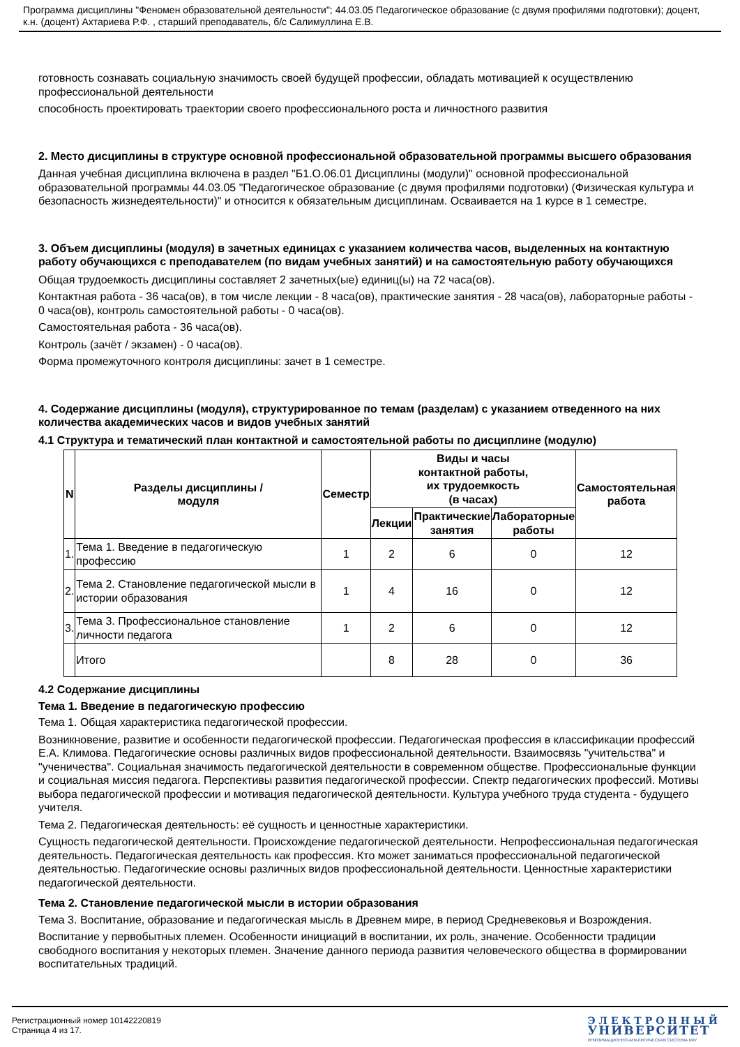Программа дисциплины "Феномен образовательной деятельности"; 44.03.05 Педагогическое образование (с двумя профилями подготовки); доцент, к.н. (доцент) Ахтариева Р.Ф. , старший преподаватель, б/с Салимуллина Е.В.
готовность сознавать социальную значимость своей будущей профессии, обладать мотивацией к осуществлению профессиональной деятельности
способность проектировать траектории своего профессионального роста и личностного развития
2. Место дисциплины в структуре основной профессиональной образовательной программы высшего образования
Данная учебная дисциплина включена в раздел "Б1.О.06.01 Дисциплины (модули)" основной профессиональной образовательной программы 44.03.05 "Педагогическое образование (с двумя профилями подготовки) (Физическая культура и безопасность жизнедеятельности)" и относится к обязательным дисциплинам. Осваивается на 1 курсе в 1 семестре.
3. Объем дисциплины (модуля) в зачетных единицах с указанием количества часов, выделенных на контактную работу обучающихся с преподавателем (по видам учебных занятий) и на самостоятельную работу обучающихся
Общая трудоемкость дисциплины составляет 2 зачетных(ые) единиц(ы) на 72 часа(ов).
Контактная работа - 36 часа(ов), в том числе лекции - 8 часа(ов), практические занятия - 28 часа(ов), лабораторные работы - 0 часа(ов), контроль самостоятельной работы - 0 часа(ов).
Самостоятельная работа - 36 часа(ов).
Контроль (зачёт / экзамен) - 0 часа(ов).
Форма промежуточного контроля дисциплины: зачет в 1 семестре.
4. Содержание дисциплины (модуля), структурированное по темам (разделам) с указанием отведенного на них количества академических часов и видов учебных занятий
4.1 Структура и тематический план контактной и самостоятельной работы по дисциплине (модулю)
| N | Разделы дисциплины / модуля | Семестр | Виды и часы контактной работы, их трудоемкость (в часах) | | | Самостоятельная работа |
| --- | --- | --- | --- | --- | --- | --- |
| | | | Лекции | Практические занятия | Лабораторные работы | |
| 1. | Тема 1. Введение в педагогическую профессию | 1 | 2 | 6 | 0 | 12 |
| 2. | Тема 2. Становление педагогической мысли в истории образования | 1 | 4 | 16 | 0 | 12 |
| 3. | Тема 3. Профессиональное становление личности педагога | 1 | 2 | 6 | 0 | 12 |
| | Итого | | 8 | 28 | 0 | 36 |
4.2 Содержание дисциплины
Тема 1. Введение в педагогическую профессию
Тема 1. Общая характеристика педагогической профессии.
Возникновение, развитие и особенности педагогической профессии. Педагогическая профессия в классификации профессий Е.А. Климова. Педагогические основы различных видов профессиональной деятельности. Взаимосвязь "учительства" и "ученичества". Социальная значимость педагогической деятельности в современном обществе. Профессиональные функции и социальная миссия педагога. Перспективы развития педагогической профессии. Спектр педагогических профессий. Мотивы выбора педагогической профессии и мотивация педагогической деятельности. Культура учебного труда студента - будущего учителя.
Тема 2. Педагогическая деятельность: её сущность и ценностные характеристики.
Сущность педагогической деятельности. Происхождение педагогической деятельности. Непрофессиональная педагогическая деятельность. Педагогическая деятельность как профессия. Кто может заниматься профессиональной педагогической деятельностью. Педагогические основы различных видов профессиональной деятельности. Ценностные характеристики педагогической деятельности.
Тема 2. Становление педагогической мысли в истории образования
Тема 3. Воспитание, образование и педагогическая мысль в Древнем мире, в период Средневековья и Возрождения.
Воспитание у первобытных племен. Особенности инициаций в воспитании, их роль, значение. Особенности традиции свободного воспитания у некоторых племен. Значение данного периода развития человеческого общества в формировании воспитательных традиций.
Регистрационный номер 10142220819
Страница 4 из 17.
ЭЛЕКТРОННЫЙ
УНИВЕРСИТЕТ
ИНФОРМАЦИОННО-АНАЛИТИЧЕСКАЯ СИСТЕМА КФУ